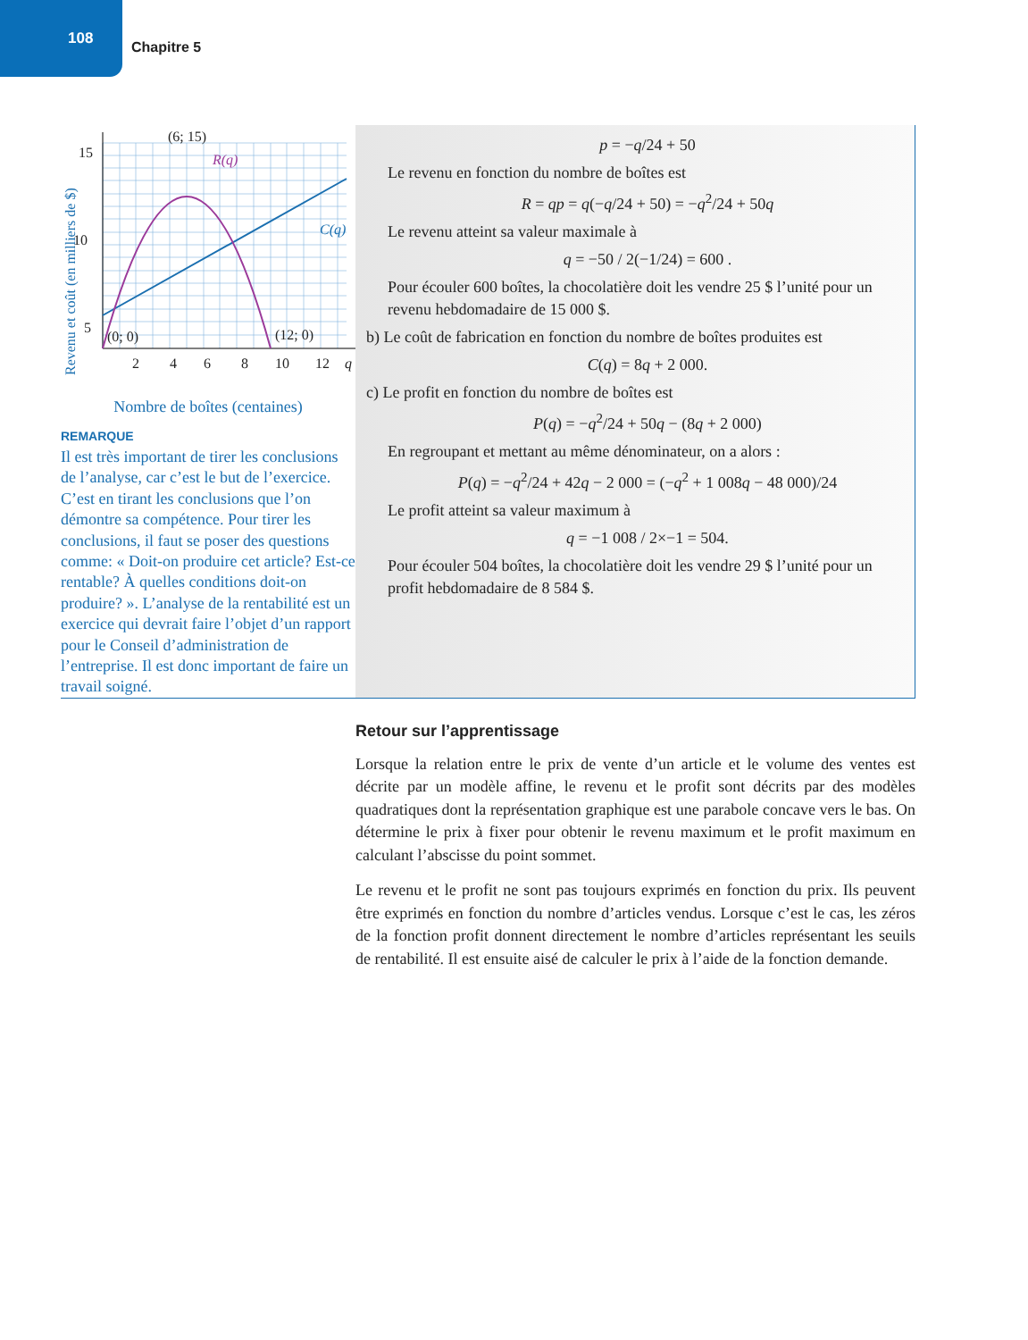108
Chapitre 5
(6; 15)
R(q)
C(q)
(0; 0)
(12; 0)
15
10
5
2
4
6
8
10
12
q
Revenu et coût (en milliers de $)
Nombre de boîtes (centaines)
REMARQUE
Il est très important de tirer les conclusions de l’analyse, car c’est le but de l’exercice. C’est en tirant les conclusions que l’on démontre sa compétence. Pour tirer les conclusions, il faut se poser des questions comme: « Doit-on produire cet article? Est-ce rentable? À quelles conditions doit-on produire? ». L’analyse de la rentabilité est un exercice qui devrait faire l’objet d’un rapport pour le Conseil d’administration de l’entreprise. Il est donc important de faire un travail soigné.
p = −q/24 + 50
Le revenu en fonction du nombre de boîtes est
R = qp = q(−q/24 + 50) = −q<sup>2</sup>/24 + 50q
Le revenu atteint sa valeur maximale à
q = −50 / 2(−1/24) = 600 .
Pour écouler 600 boîtes, la chocolatière doit les vendre 25 $ l’unité pour un revenu hebdomadaire de 15 000 $.
b) Le coût de fabrication en fonction du nombre de boîtes produites est
C(q) = 8q + 2 000.
c) Le profit en fonction du nombre de boîtes est
P(q) = −q<sup>2</sup>/24 + 50q − (8q + 2 000)
En regroupant et mettant au même dénominateur, on a alors :
P(q) = −q<sup>2</sup>/24 + 42q − 2 000 = (−q<sup>2</sup> + 1 008q − 48 000)/24
Le profit atteint sa valeur maximum à
q = −1 008 / 2×−1 = 504.
Pour écouler 504 boîtes, la chocolatière doit les vendre 29 $ l’unité pour un profit hebdomadaire de 8 584 $.
Retour sur l’apprentissage
Lorsque la relation entre le prix de vente d’un article et le volume des ventes est décrite par un modèle affine, le revenu et le profit sont décrits par des modèles quadratiques dont la représentation graphique est une parabole concave vers le bas. On détermine le prix à fixer pour obtenir le revenu maximum et le profit maximum en calculant l’abscisse du point sommet.
Le revenu et le profit ne sont pas toujours exprimés en fonction du prix. Ils peuvent être exprimés en fonction du nombre d’articles vendus. Lorsque c’est le cas, les zéros de la fonction profit donnent directement le nombre d’articles représentant les seuils de rentabilité. Il est ensuite aisé de calculer le prix à l’aide de la fonction demande.